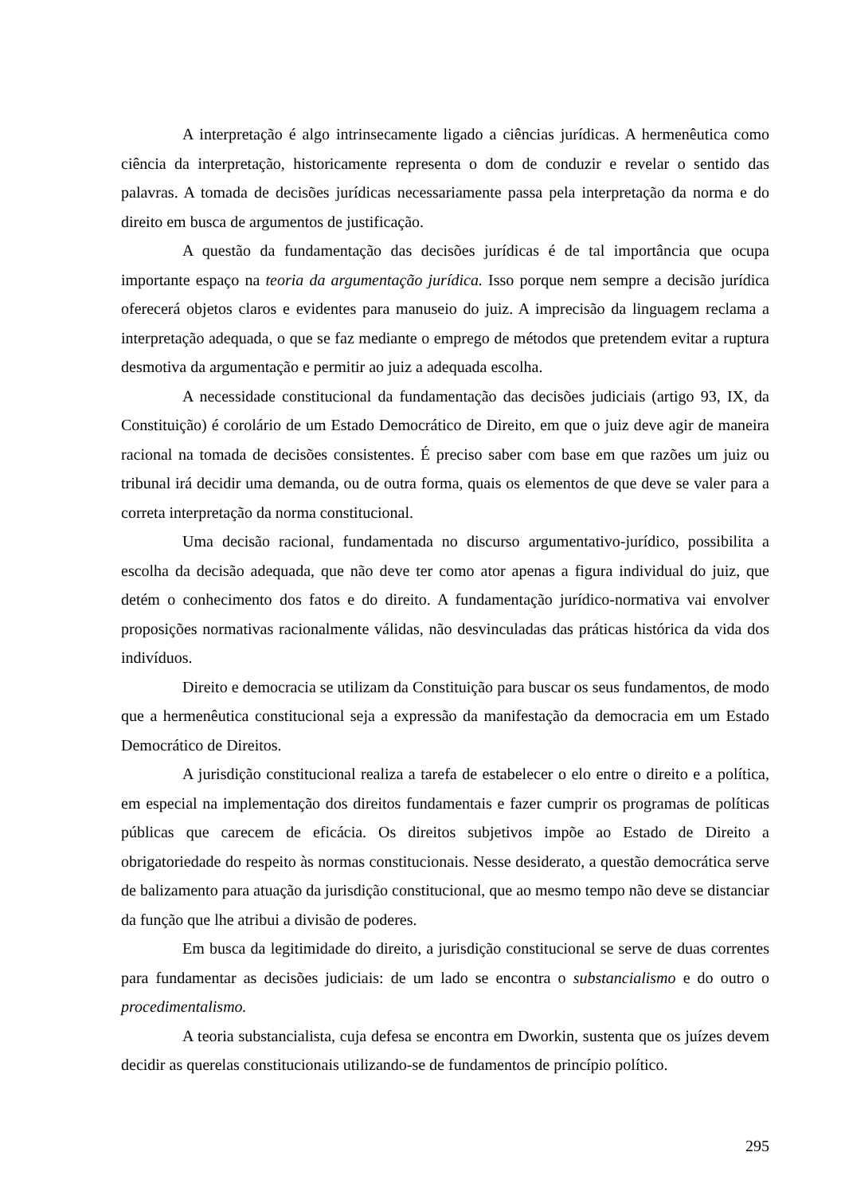A interpretação é algo intrinsecamente ligado a ciências jurídicas. A hermenêutica como ciência da interpretação, historicamente representa o dom de conduzir e revelar o sentido das palavras. A tomada de decisões jurídicas necessariamente passa pela interpretação da norma e do direito em busca de argumentos de justificação.
A questão da fundamentação das decisões jurídicas é de tal importância que ocupa importante espaço na teoria da argumentação jurídica. Isso porque nem sempre a decisão jurídica oferecerá objetos claros e evidentes para manuseio do juiz. A imprecisão da linguagem reclama a interpretação adequada, o que se faz mediante o emprego de métodos que pretendem evitar a ruptura desmotiva da argumentação e permitir ao juiz a adequada escolha.
A necessidade constitucional da fundamentação das decisões judiciais (artigo 93, IX, da Constituição) é corolário de um Estado Democrático de Direito, em que o juiz deve agir de maneira racional na tomada de decisões consistentes. É preciso saber com base em que razões um juiz ou tribunal irá decidir uma demanda, ou de outra forma, quais os elementos de que deve se valer para a correta interpretação da norma constitucional.
Uma decisão racional, fundamentada no discurso argumentativo-jurídico, possibilita a escolha da decisão adequada, que não deve ter como ator apenas a figura individual do juiz, que detém o conhecimento dos fatos e do direito. A fundamentação jurídico-normativa vai envolver proposições normativas racionalmente válidas, não desvinculadas das práticas histórica da vida dos indivíduos.
Direito e democracia se utilizam da Constituição para buscar os seus fundamentos, de modo que a hermenêutica constitucional seja a expressão da manifestação da democracia em um Estado Democrático de Direitos.
A jurisdição constitucional realiza a tarefa de estabelecer o elo entre o direito e a política, em especial na implementação dos direitos fundamentais e fazer cumprir os programas de políticas públicas que carecem de eficácia. Os direitos subjetivos impõe ao Estado de Direito a obrigatoriedade do respeito às normas constitucionais. Nesse desiderato, a questão democrática serve de balizamento para atuação da jurisdição constitucional, que ao mesmo tempo não deve se distanciar da função que lhe atribui a divisão de poderes.
Em busca da legitimidade do direito, a jurisdição constitucional se serve de duas correntes para fundamentar as decisões judiciais: de um lado se encontra o substancialismo e do outro o procedimentalismo.
A teoria substancialista, cuja defesa se encontra em Dworkin, sustenta que os juízes devem decidir as querelas constitucionais utilizando-se de fundamentos de princípio político.
295